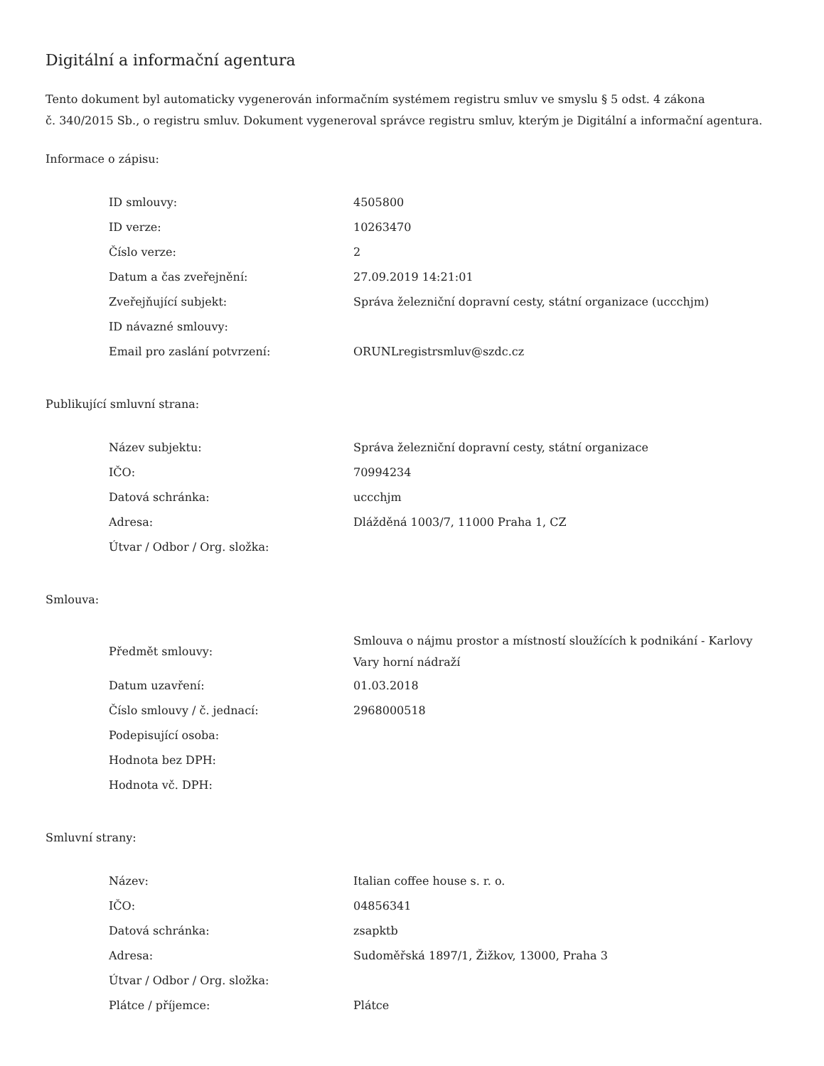Digitální a informační agentura
Tento dokument byl automaticky vygenerován informačním systémem registru smluv ve smyslu § 5 odst. 4 zákona
č. 340/2015 Sb., o registru smluv. Dokument vygeneroval správce registru smluv, kterým je Digitální a informační agentura.
Informace o zápisu:
| ID smlouvy: | 4505800 |
| ID verze: | 10263470 |
| Číslo verze: | 2 |
| Datum a čas zveřejnění: | 27.09.2019 14:21:01 |
| Zveřejňující subjekt: | Správa železniční dopravní cesty, státní organizace (uccchjm) |
| ID návazné smlouvy: | |
| Email pro zaslání potvrzení: | ORUNLregistrsmluv@szdc.cz |
Publikující smluvní strana:
| Název subjektu: | Správa železniční dopravní cesty, státní organizace |
| IČO: | 70994234 |
| Datová schránka: | uccchjm |
| Adresa: | Dlážděná 1003/7, 11000 Praha 1, CZ |
| Útvar / Odbor / Org. složka: | |
Smlouva:
| Předmět smlouvy: | Smlouva o nájmu prostor a místností sloužících k podnikání - Karlovy Vary horní nádraží |
| Datum uzavření: | 01.03.2018 |
| Číslo smlouvy / č. jednací: | 2968000518 |
| Podepisující osoba: | |
| Hodnota bez DPH: | |
| Hodnota vč. DPH: | |
Smluvní strany:
| Název: | Italian coffee house s. r. o. |
| IČO: | 04856341 |
| Datová schránka: | zsapktb |
| Adresa: | Sudoměřská 1897/1, Žižkov, 13000, Praha 3 |
| Útvar / Odbor / Org. složka: | |
| Plátce / příjemce: | Plátce |